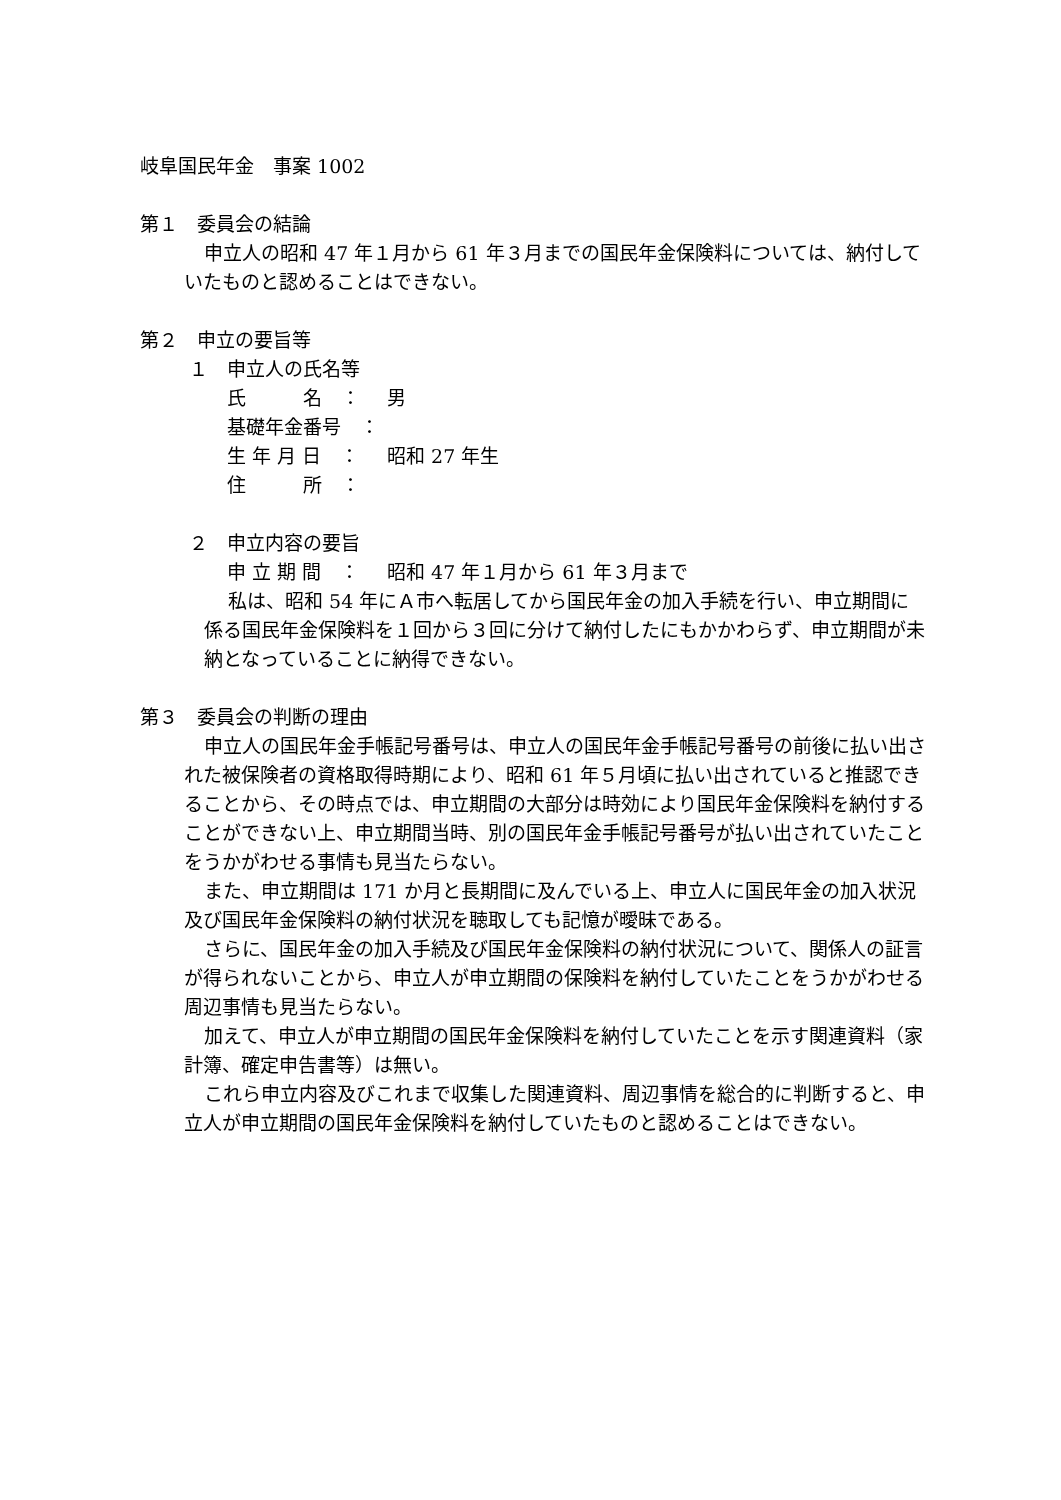岐阜国民年金　事案 1002
第１　委員会の結論
申立人の昭和 47 年１月から 61 年３月までの国民年金保険料については、納付していたものと認めることはできない。
第２　申立の要旨等
１　申立人の氏名等
氏　　　名　： 男
基礎年金番号　：
生 年 月 日　： 昭和 27 年生
住　　　所　：
２　申立内容の要旨
申 立 期 間　： 昭和 47 年１月から 61 年３月まで
私は、昭和 54 年にＡ市へ転居してから国民年金の加入手続を行い、申立期間に係る国民年金保険料を１回から３回に分けて納付したにもかかわらず、申立期間が未納となっていることに納得できない。
第３　委員会の判断の理由
申立人の国民年金手帳記号番号は、申立人の国民年金手帳記号番号の前後に払い出された被保険者の資格取得時期により、昭和 61 年５月頃に払い出されていると推認できることから、その時点では、申立期間の大部分は時効により国民年金保険料を納付することができない上、申立期間当時、別の国民年金手帳記号番号が払い出されていたことをうかがわせる事情も見当たらない。
また、申立期間は 171 か月と長期間に及んでいる上、申立人に国民年金の加入状況及び国民年金保険料の納付状況を聴取しても記憶が曖昧である。
さらに、国民年金の加入手続及び国民年金保険料の納付状況について、関係人の証言が得られないことから、申立人が申立期間の保険料を納付していたことをうかがわせる周辺事情も見当たらない。
加えて、申立人が申立期間の国民年金保険料を納付していたことを示す関連資料（家計簿、確定申告書等）は無い。
これら申立内容及びこれまで収集した関連資料、周辺事情を総合的に判断すると、申立人が申立期間の国民年金保険料を納付していたものと認めることはできない。